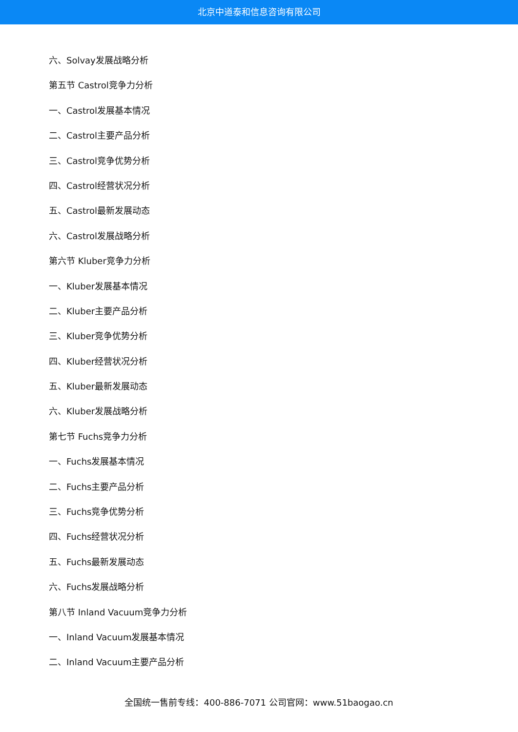北京中道泰和信息咨询有限公司
六、Solvay发展战略分析
第五节 Castrol竞争力分析
一、Castrol发展基本情况
二、Castrol主要产品分析
三、Castrol竞争优势分析
四、Castrol经营状况分析
五、Castrol最新发展动态
六、Castrol发展战略分析
第六节 Kluber竞争力分析
一、Kluber发展基本情况
二、Kluber主要产品分析
三、Kluber竞争优势分析
四、Kluber经营状况分析
五、Kluber最新发展动态
六、Kluber发展战略分析
第七节 Fuchs竞争力分析
一、Fuchs发展基本情况
二、Fuchs主要产品分析
三、Fuchs竞争优势分析
四、Fuchs经营状况分析
五、Fuchs最新发展动态
六、Fuchs发展战略分析
第八节 Inland Vacuum竞争力分析
一、Inland Vacuum发展基本情况
二、Inland Vacuum主要产品分析
全国统一售前专线：400-886-7071 公司官网：www.51baogao.cn